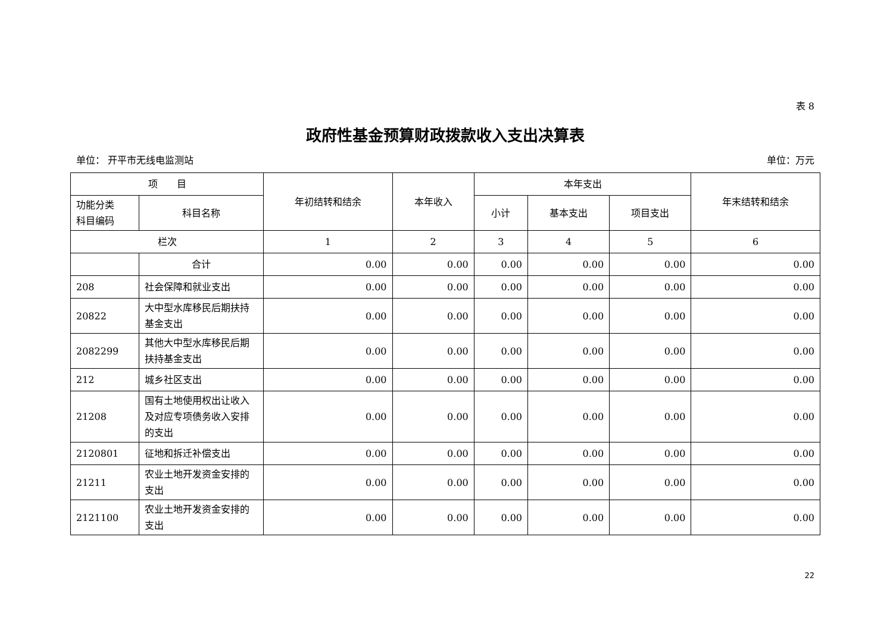表 8
政府性基金预算财政拨款收入支出决算表
单位： 开平市无线电监测站 单位：万元
| 项 目 | | 年初结转和结余 | 本年收入 | 本年支出 | | | 年末结转和结余 |
| --- | --- | --- | --- | --- | --- | --- | --- |
| 功能分类 科目编码 | 科目名称 | | | 小计 | 基本支出 | 项目支出 | |
| 栏次 | | 1 | 2 | 3 | 4 | 5 | 6 |
| | 合计 | 0.00 | 0.00 | 0.00 | 0.00 | 0.00 | 0.00 |
| 208 | 社会保障和就业支出 | 0.00 | 0.00 | 0.00 | 0.00 | 0.00 | 0.00 |
| 20822 | 大中型水库移民后期扶持基金支出 | 0.00 | 0.00 | 0.00 | 0.00 | 0.00 | 0.00 |
| 2082299 | 其他大中型水库移民后期扶持基金支出 | 0.00 | 0.00 | 0.00 | 0.00 | 0.00 | 0.00 |
| 212 | 城乡社区支出 | 0.00 | 0.00 | 0.00 | 0.00 | 0.00 | 0.00 |
| 21208 | 国有土地使用权出让收入及对应专项债务收入安排的支出 | 0.00 | 0.00 | 0.00 | 0.00 | 0.00 | 0.00 |
| 2120801 | 征地和拆迁补偿支出 | 0.00 | 0.00 | 0.00 | 0.00 | 0.00 | 0.00 |
| 21211 | 农业土地开发资金安排的支出 | 0.00 | 0.00 | 0.00 | 0.00 | 0.00 | 0.00 |
| 2121100 | 农业土地开发资金安排的支出 | 0.00 | 0.00 | 0.00 | 0.00 | 0.00 | 0.00 |
22